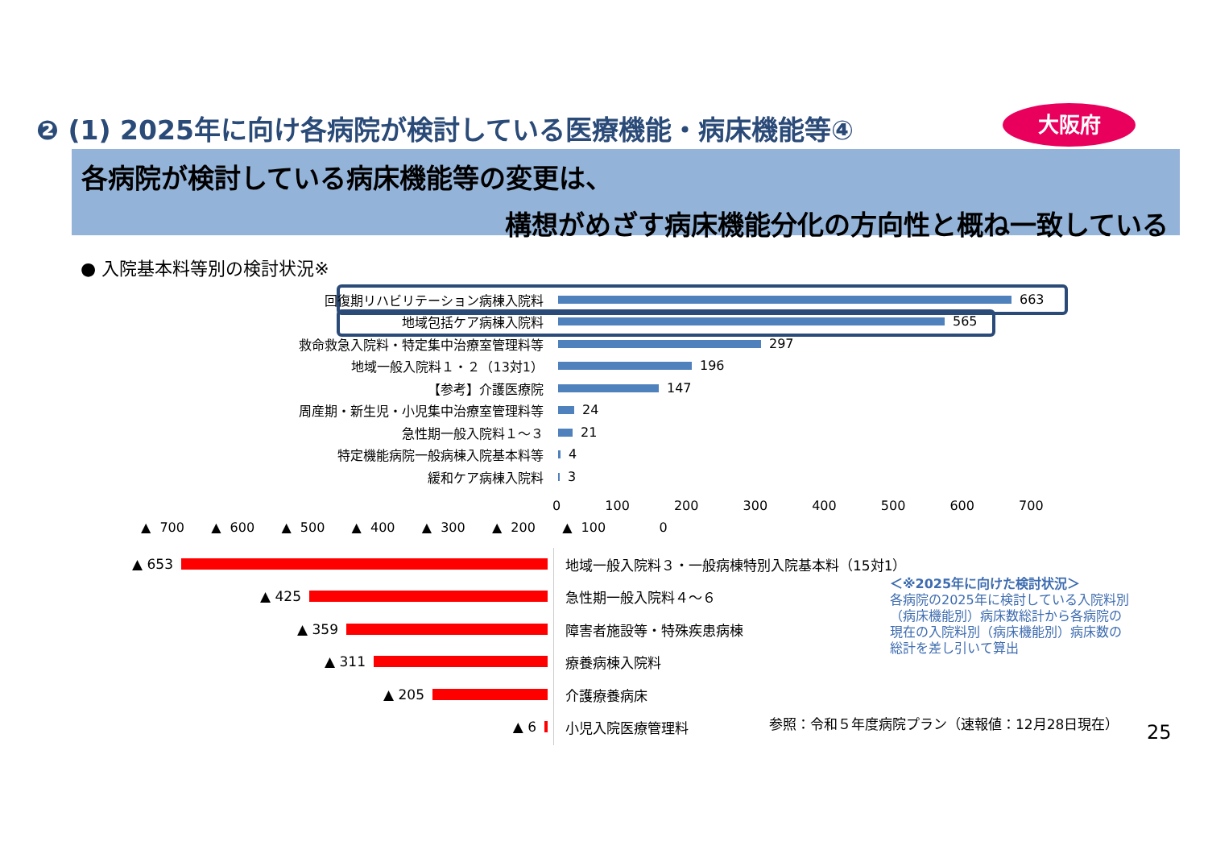❷ (1) 2025年に向け各病院が検討している医療機能・病床機能等④
大阪府
各病院が検討している病床機能等の変更は、
構想がめざす病床機能分化の方向性と概ね一致している
● 入院基本料等別の検討状況※
回復期リハビリテーション病棟入院料
663
地域包括ケア病棟入院料
565
救命救急入院料・特定集中治療室管理料等
297
地域一般入院料１・２（13対1）
196
【参考】介護医療院
147
周産期・新生児・小児集中治療室管理料等
24
急性期一般入院料１～３
21
特定機能病院一般病棟入院基本料等
4
緩和ケア病棟入院料
3
0 100 200 300 400 500 600 700
▲ 700 ▲ 600 ▲ 500 ▲ 400 ▲ 300 ▲ 200 ▲ 100 0
▲ 653
地域一般入院料３・一般病棟特別入院基本料（15対1）
▲ 425 急性期一般入院料４～６
▲ 359 障害者施設等・特殊疾患病棟
▲ 311 療養病棟入院料
▲ 205 介護療養病床
▲ 6 小児入院医療管理料
＜※2025年に向けた検討状況＞
各病院の2025年に検討している入院料別
（病床機能別）病床数総計から各病院の
現在の入院料別（病床機能別）病床数の
総計を差し引いて算出
参照：令和５年度病院プラン（速報値：12月28日現在）
25